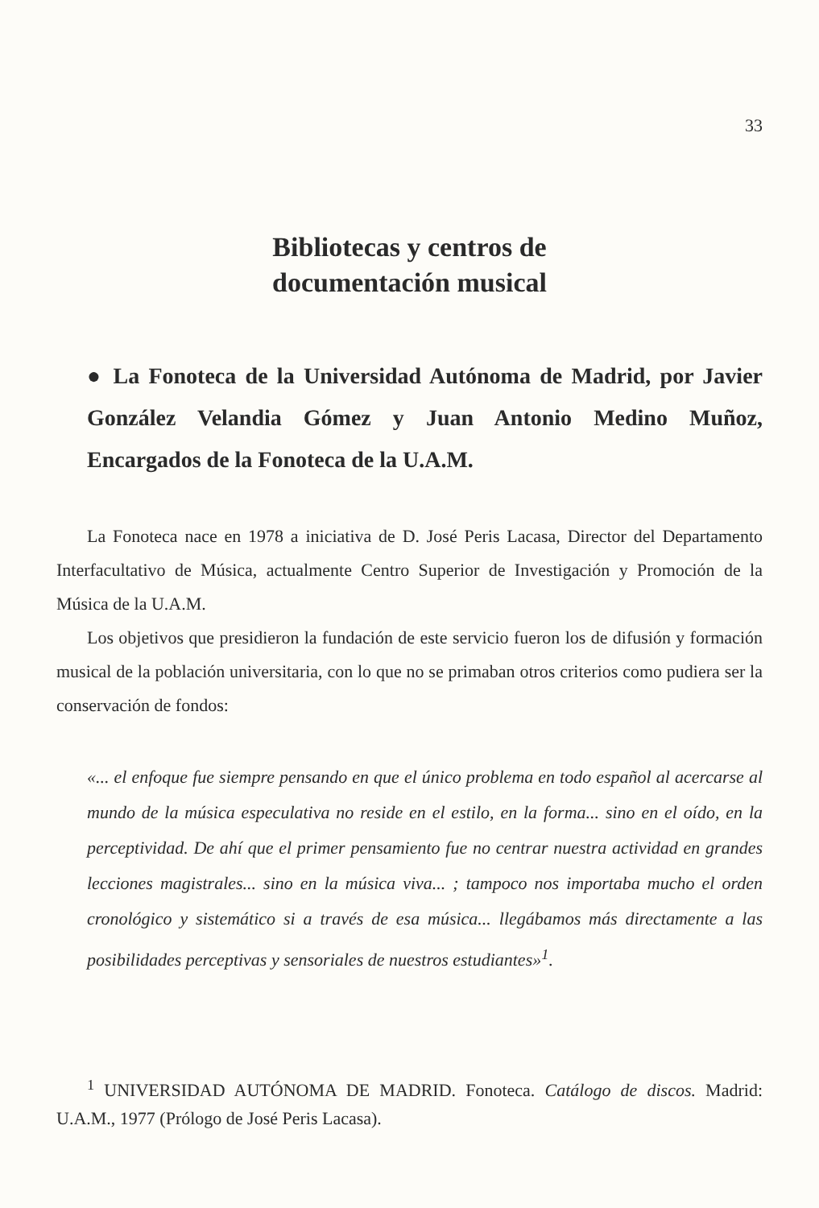33
Bibliotecas y centros de
documentación musical
● La Fonoteca de la Universidad Autónoma de Madrid, por Javier González Velandia Gómez y Juan Antonio Medino Muñoz, Encargados de la Fonoteca de la U.A.M.
La Fonoteca nace en 1978 a iniciativa de D. José Peris Lacasa, Director del Departamento Interfacultativo de Música, actualmente Centro Superior de Investigación y Promoción de la Música de la U.A.M.
Los objetivos que presidieron la fundación de este servicio fueron los de difusión y formación musical de la población universitaria, con lo que no se primaban otros criterios como pudiera ser la conservación de fondos:
«... el enfoque fue siempre pensando en que el único problema en todo español al acercarse al mundo de la música especulativa no reside en el estilo, en la forma... sino en el oído, en la perceptividad. De ahí que el primer pensamiento fue no centrar nuestra actividad en grandes lecciones magistrales... sino en la música viva... ; tampoco nos importaba mucho el orden cronológico y sistemático si a través de esa música... llegábamos más directamente a las posibilidades perceptivas y sensoriales de nuestros estudiantes»<sup>1</sup>.
<sup>1</sup> UNIVERSIDAD AUTÓNOMA DE MADRID. Fonoteca. Catálogo de discos. Madrid: U.A.M., 1977 (Prólogo de José Peris Lacasa).